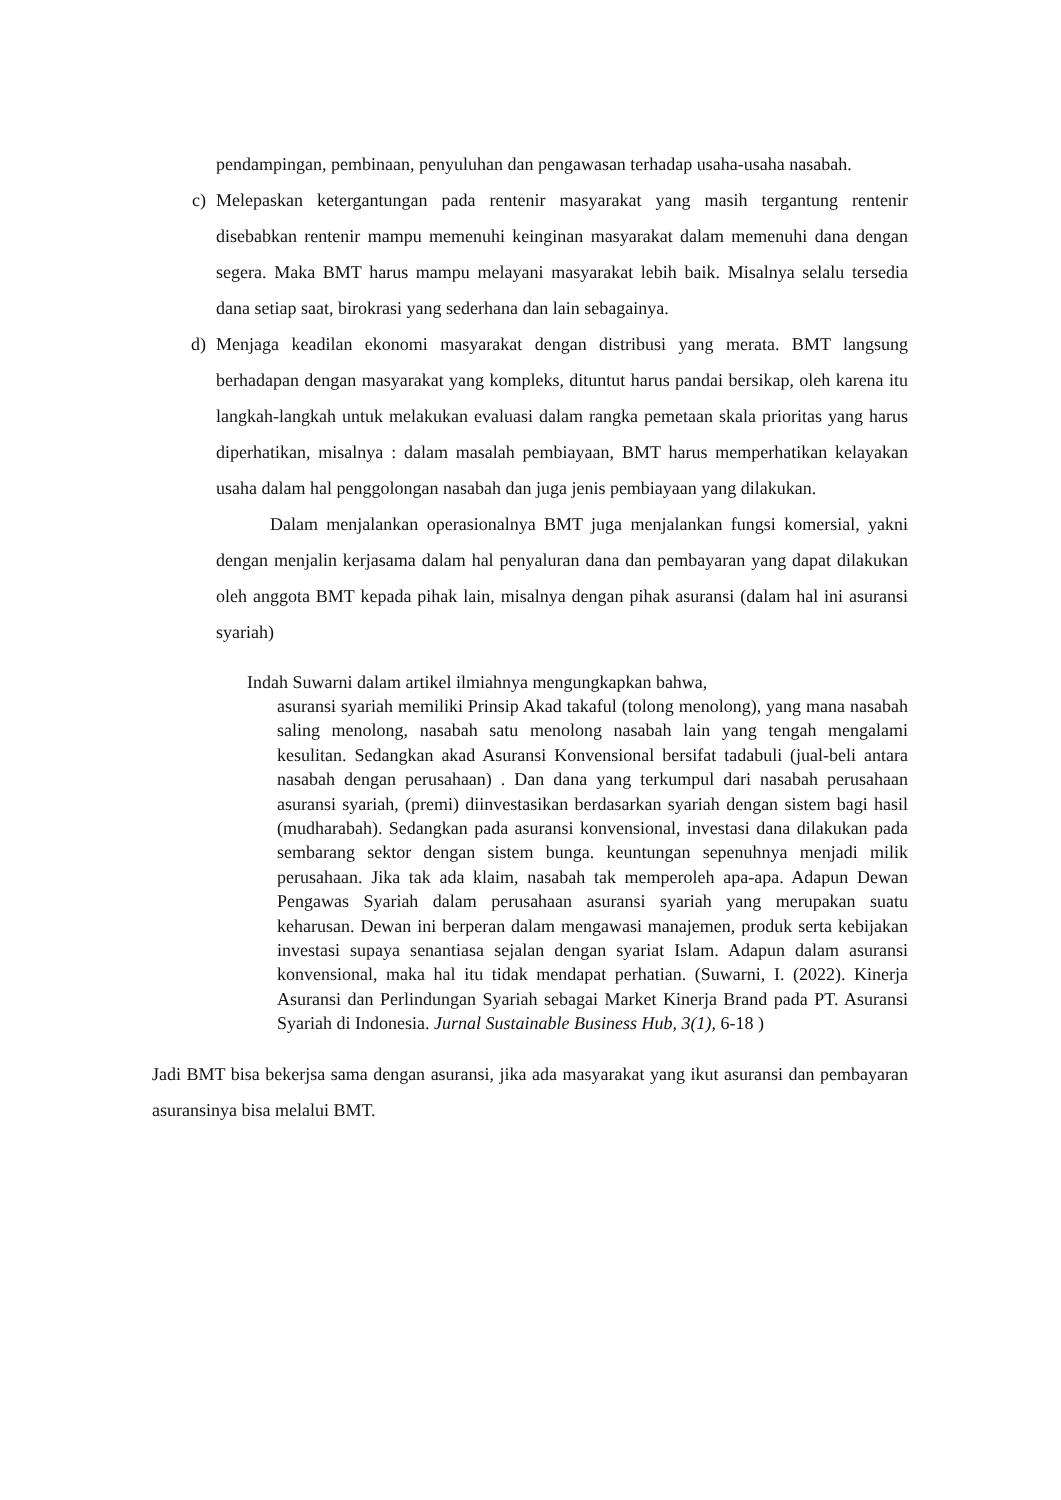pendampingan, pembinaan, penyuluhan dan pengawasan terhadap usaha-usaha nasabah.
c) Melepaskan ketergantungan pada rentenir masyarakat yang masih tergantung rentenir disebabkan rentenir mampu memenuhi keinginan masyarakat dalam memenuhi dana dengan segera. Maka BMT harus mampu melayani masyarakat lebih baik. Misalnya selalu tersedia dana setiap saat, birokrasi yang sederhana dan lain sebagainya.
d) Menjaga keadilan ekonomi masyarakat dengan distribusi yang merata. BMT langsung berhadapan dengan masyarakat yang kompleks, dituntut harus pandai bersikap, oleh karena itu langkah-langkah untuk melakukan evaluasi dalam rangka pemetaan skala prioritas yang harus diperhatikan, misalnya : dalam masalah pembiayaan, BMT harus memperhatikan kelayakan usaha dalam hal penggolongan nasabah dan juga jenis pembiayaan yang dilakukan.
Dalam menjalankan operasionalnya BMT juga menjalankan fungsi komersial, yakni dengan menjalin kerjasama dalam hal penyaluran dana dan pembayaran yang dapat dilakukan oleh anggota BMT kepada pihak lain, misalnya dengan pihak asuransi (dalam hal ini asuransi syariah)
Indah Suwarni dalam artikel ilmiahnya mengungkapkan bahwa,
asuransi syariah memiliki Prinsip Akad takaful (tolong menolong), yang mana nasabah saling menolong, nasabah satu menolong nasabah lain yang tengah mengalami kesulitan. Sedangkan akad Asuransi Konvensional bersifat tadabuli (jual-beli antara nasabah dengan perusahaan) . Dan dana yang terkumpul dari nasabah perusahaan asuransi syariah, (premi) diinvestasikan berdasarkan syariah dengan sistem bagi hasil (mudharabah). Sedangkan pada asuransi konvensional, investasi dana dilakukan pada sembarang sektor dengan sistem bunga. keuntungan sepenuhnya menjadi milik perusahaan. Jika tak ada klaim, nasabah tak memperoleh apa-apa. Adapun Dewan Pengawas Syariah dalam perusahaan asuransi syariah yang merupakan suatu keharusan. Dewan ini berperan dalam mengawasi manajemen, produk serta kebijakan investasi supaya senantiasa sejalan dengan syariat Islam. Adapun dalam asuransi konvensional, maka hal itu tidak mendapat perhatian. (Suwarni, I. (2022). Kinerja Asuransi dan Perlindungan Syariah sebagai Market Kinerja Brand pada PT. Asuransi Syariah di Indonesia. Jurnal Sustainable Business Hub, 3(1), 6-18 )
Jadi BMT bisa bekerjsa sama dengan asuransi, jika ada masyarakat yang ikut asuransi dan pembayaran asuransinya bisa melalui BMT.